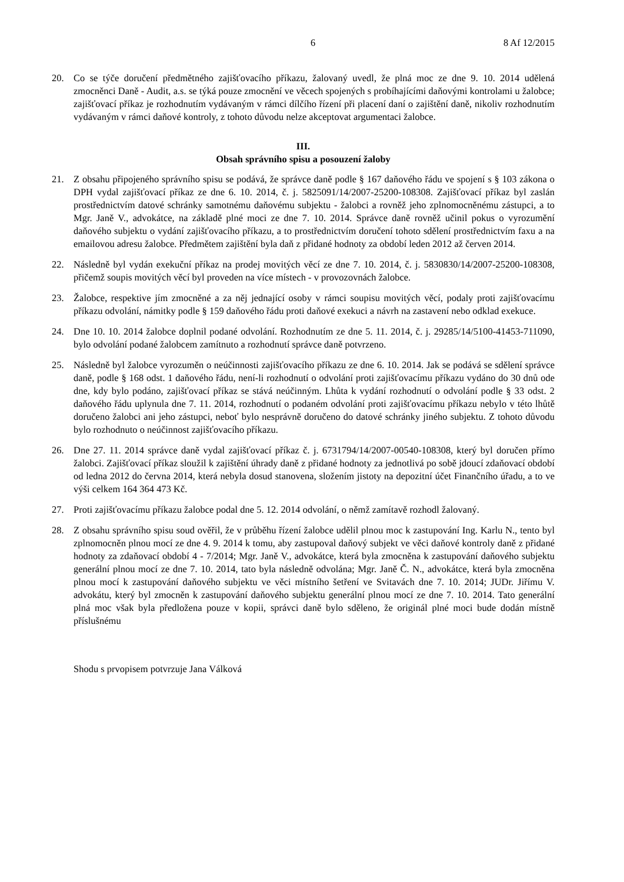6 8 Af 12/2015
20. Co se týče doručení předmětného zajišťovacího příkazu, žalovaný uvedl, že plná moc ze dne 9. 10. 2014 udělená zmocněnci Daně - Audit, a.s. se týká pouze zmocnění ve věcech spojených s probíhajícími daňovými kontrolami u žalobce; zajišťovací příkaz je rozhodnutím vydávaným v rámci dílčího řízení při placení daní o zajištění daně, nikoliv rozhodnutím vydávaným v rámci daňové kontroly, z tohoto důvodu nelze akceptovat argumentaci žalobce.
III.
Obsah správního spisu a posouzení žaloby
21. Z obsahu připojeného správního spisu se podává, že správce daně podle § 167 daňového řádu ve spojení s § 103 zákona o DPH vydal zajišťovací příkaz ze dne 6. 10. 2014, č. j. 5825091/14/2007-25200-108308. Zajišťovací příkaz byl zaslán prostřednictvím datové schránky samotnému daňovému subjektu - žalobci a rovněž jeho zplnomocněnému zástupci, a to Mgr. Janě V., advokátce, na základě plné moci ze dne 7. 10. 2014. Správce daně rovněž učinil pokus o vyrozumění daňového subjektu o vydání zajišťovacího příkazu, a to prostřednictvím doručení tohoto sdělení prostřednictvím faxu a na emailovou adresu žalobce. Předmětem zajištění byla daň z přidané hodnoty za období leden 2012 až červen 2014.
22. Následně byl vydán exekuční příkaz na prodej movitých věcí ze dne 7. 10. 2014, č. j. 5830830/14/2007-25200-108308, přičemž soupis movitých věcí byl proveden na více místech - v provozovnách žalobce.
23. Žalobce, respektive jím zmocněné a za něj jednající osoby v rámci soupisu movitých věcí, podaly proti zajišťovacímu příkazu odvolání, námitky podle § 159 daňového řádu proti daňové exekuci a návrh na zastavení nebo odklad exekuce.
24. Dne 10. 10. 2014 žalobce doplnil podané odvolání. Rozhodnutím ze dne 5. 11. 2014, č. j. 29285/14/5100-41453-711090, bylo odvolání podané žalobcem zamítnuto a rozhodnutí správce daně potvrzeno.
25. Následně byl žalobce vyrozuměn o neúčinnosti zajišťovacího příkazu ze dne 6. 10. 2014. Jak se podává se sdělení správce daně, podle § 168 odst. 1 daňového řádu, není-li rozhodnutí o odvolání proti zajišťovacímu příkazu vydáno do 30 dnů ode dne, kdy bylo podáno, zajišťovací příkaz se stává neúčinným. Lhůta k vydání rozhodnutí o odvolání podle § 33 odst. 2 daňového řádu uplynula dne 7. 11. 2014, rozhodnutí o podaném odvolání proti zajišťovacímu příkazu nebylo v této lhůtě doručeno žalobci ani jeho zástupci, neboť bylo nesprávně doručeno do datové schránky jiného subjektu. Z tohoto důvodu bylo rozhodnuto o neúčinnost zajišťovacího příkazu.
26. Dne 27. 11. 2014 správce daně vydal zajišťovací příkaz č. j. 6731794/14/2007-00540-108308, který byl doručen přímo žalobci. Zajišťovací příkaz sloužil k zajištění úhrady daně z přidané hodnoty za jednotlivá po sobě jdoucí zdaňovací období od ledna 2012 do června 2014, která nebyla dosud stanovena, složením jistoty na depozitní účet Finančního úřadu, a to ve výši celkem 164 364 473 Kč.
27. Proti zajišťovacímu příkazu žalobce podal dne 5. 12. 2014 odvolání, o němž zamítavě rozhodl žalovaný.
28. Z obsahu správního spisu soud ověřil, že v průběhu řízení žalobce udělil plnou moc k zastupování Ing. Karlu N., tento byl zplnomocněn plnou mocí ze dne 4. 9. 2014 k tomu, aby zastupoval daňový subjekt ve věci daňové kontroly daně z přidané hodnoty za zdaňovací období 4 - 7/2014; Mgr. Janě V., advokátce, která byla zmocněna k zastupování daňového subjektu generální plnou mocí ze dne 7. 10. 2014, tato byla následně odvolána; Mgr. Janě Č. N., advokátce, která byla zmocněna plnou mocí k zastupování daňového subjektu ve věci místního šetření ve Svitavách dne 7. 10. 2014; JUDr. Jiřímu V. advokátu, který byl zmocněn k zastupování daňového subjektu generální plnou mocí ze dne 7. 10. 2014. Tato generální plná moc však byla předložena pouze v kopii, správci daně bylo sděleno, že originál plné moci bude dodán místně příslušnému
Shodu s prvopisem potvrzuje Jana Válková